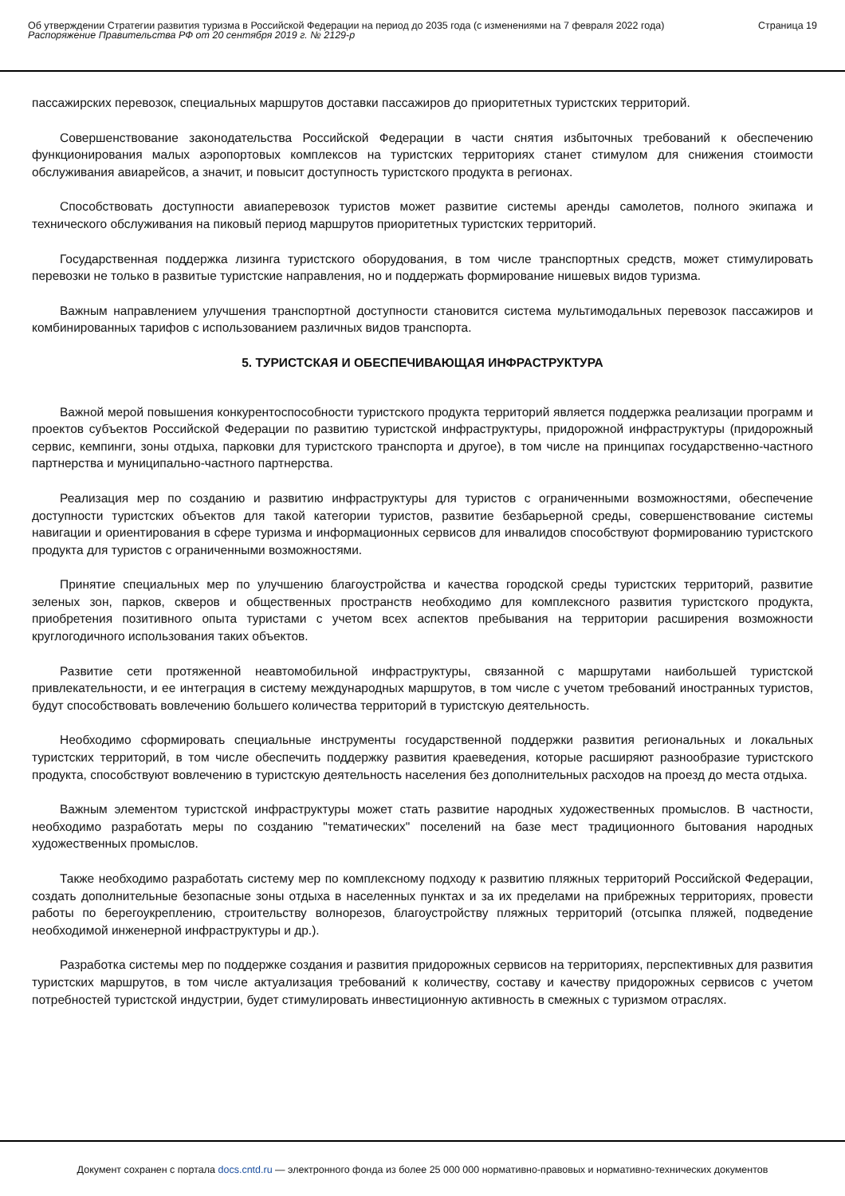Об утверждении Стратегии развития туризма в Российской Федерации на период до 2035 года (с изменениями на 7 февраля 2022 года)
Распоряжение Правительства РФ от 20 сентября 2019 г. № 2129-р
Страница 19
пассажирских перевозок, специальных маршрутов доставки пассажиров до приоритетных туристских территорий.
Совершенствование законодательства Российской Федерации в части снятия избыточных требований к обеспечению функционирования малых аэропортовых комплексов на туристских территориях станет стимулом для снижения стоимости обслуживания авиарейсов, а значит, и повысит доступность туристского продукта в регионах.
Способствовать доступности авиаперевозок туристов может развитие системы аренды самолетов, полного экипажа и технического обслуживания на пиковый период маршрутов приоритетных туристских территорий.
Государственная поддержка лизинга туристского оборудования, в том числе транспортных средств, может стимулировать перевозки не только в развитые туристские направления, но и поддержать формирование нишевых видов туризма.
Важным направлением улучшения транспортной доступности становится система мультимодальных перевозок пассажиров и комбинированных тарифов с использованием различных видов транспорта.
5. ТУРИСТСКАЯ И ОБЕСПЕЧИВАЮЩАЯ ИНФРАСТРУКТУРА
Важной мерой повышения конкурентоспособности туристского продукта территорий является поддержка реализации программ и проектов субъектов Российской Федерации по развитию туристской инфраструктуры, придорожной инфраструктуры (придорожный сервис, кемпинги, зоны отдыха, парковки для туристского транспорта и другое), в том числе на принципах государственно-частного партнерства и муниципально-частного партнерства.
Реализация мер по созданию и развитию инфраструктуры для туристов с ограниченными возможностями, обеспечение доступности туристских объектов для такой категории туристов, развитие безбарьерной среды, совершенствование системы навигации и ориентирования в сфере туризма и информационных сервисов для инвалидов способствуют формированию туристского продукта для туристов с ограниченными возможностями.
Принятие специальных мер по улучшению благоустройства и качества городской среды туристских территорий, развитие зеленых зон, парков, скверов и общественных пространств необходимо для комплексного развития туристского продукта, приобретения позитивного опыта туристами с учетом всех аспектов пребывания на территории расширения возможности круглогодичного использования таких объектов.
Развитие сети протяженной неавтомобильной инфраструктуры, связанной с маршрутами наибольшей туристской привлекательности, и ее интеграция в систему международных маршрутов, в том числе с учетом требований иностранных туристов, будут способствовать вовлечению большего количества территорий в туристскую деятельность.
Необходимо сформировать специальные инструменты государственной поддержки развития региональных и локальных туристских территорий, в том числе обеспечить поддержку развития краеведения, которые расширяют разнообразие туристского продукта, способствуют вовлечению в туристскую деятельность населения без дополнительных расходов на проезд до места отдыха.
Важным элементом туристской инфраструктуры может стать развитие народных художественных промыслов. В частности, необходимо разработать меры по созданию "тематических" поселений на базе мест традиционного бытования народных художественных промыслов.
Также необходимо разработать систему мер по комплексному подходу к развитию пляжных территорий Российской Федерации, создать дополнительные безопасные зоны отдыха в населенных пунктах и за их пределами на прибрежных территориях, провести работы по берегоукреплению, строительству волнорезов, благоустройству пляжных территорий (отсыпка пляжей, подведение необходимой инженерной инфраструктуры и др.).
Разработка системы мер по поддержке создания и развития придорожных сервисов на территориях, перспективных для развития туристских маршрутов, в том числе актуализация требований к количеству, составу и качеству придорожных сервисов с учетом потребностей туристской индустрии, будет стимулировать инвестиционную активность в смежных с туризмом отраслях.
Документ сохранен с портала docs.cntd.ru — электронного фонда из более 25 000 000 нормативно-правовых и нормативно-технических документов